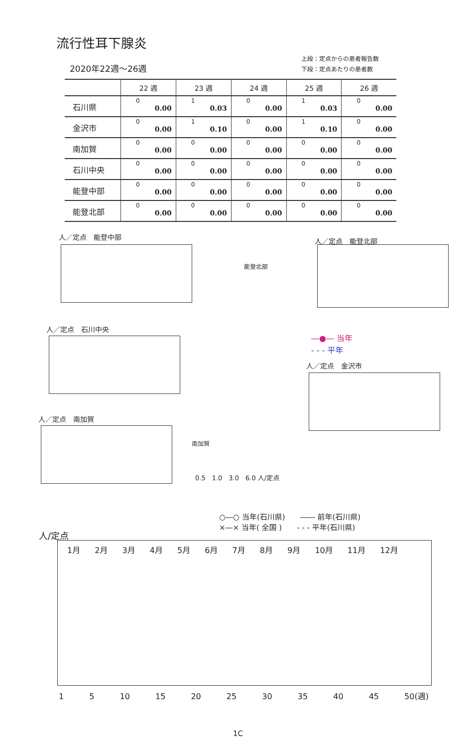流行性耳下腺炎
2020年22週～26週
上段：定点からの患者報告数
下段：定点あたりの患者数
| | 22 週 | 23 週 | 24 週 | 25 週 | 26 週 |
| --- | --- | --- | --- | --- | --- |
| 石川県 | 0 0.00 | 1 0.03 | 0 0.00 | 1 0.03 | 0 0.00 |
| 金沢市 | 0 0.00 | 1 0.10 | 0 0.00 | 1 0.10 | 0 0.00 |
| 南加賀 | 0 0.00 | 0 0.00 | 0 0.00 | 0 0.00 | 0 0.00 |
| 石川中央 | 0 0.00 | 0 0.00 | 0 0.00 | 0 0.00 | 0 0.00 |
| 能登中部 | 0 0.00 | 0 0.00 | 0 0.00 | 0 0.00 | 0 0.00 |
| 能登北部 | 0 0.00 | 0 0.00 | 0 0.00 | 0 0.00 | 0 0.00 |
人／定点　能登中部 人／定点　能登北部
人／定点　石川中央
人／定点　金沢市
人／定点　南加賀
―●― 当年
- - - 平年
能登北部
南加賀
0.5　1.0　3.0　6.0 人/定点
○―○ 当年(石川県)　　―― 前年(石川県)
×―× 当年( 全国 )　　- - - 平年(石川県)
人/定点
1月 2月 3月 4月 5月 6月 7月 8月 9月 10月 11月 12月
1 5 10 15 20 25 30 35 40 45 50(週)
1C